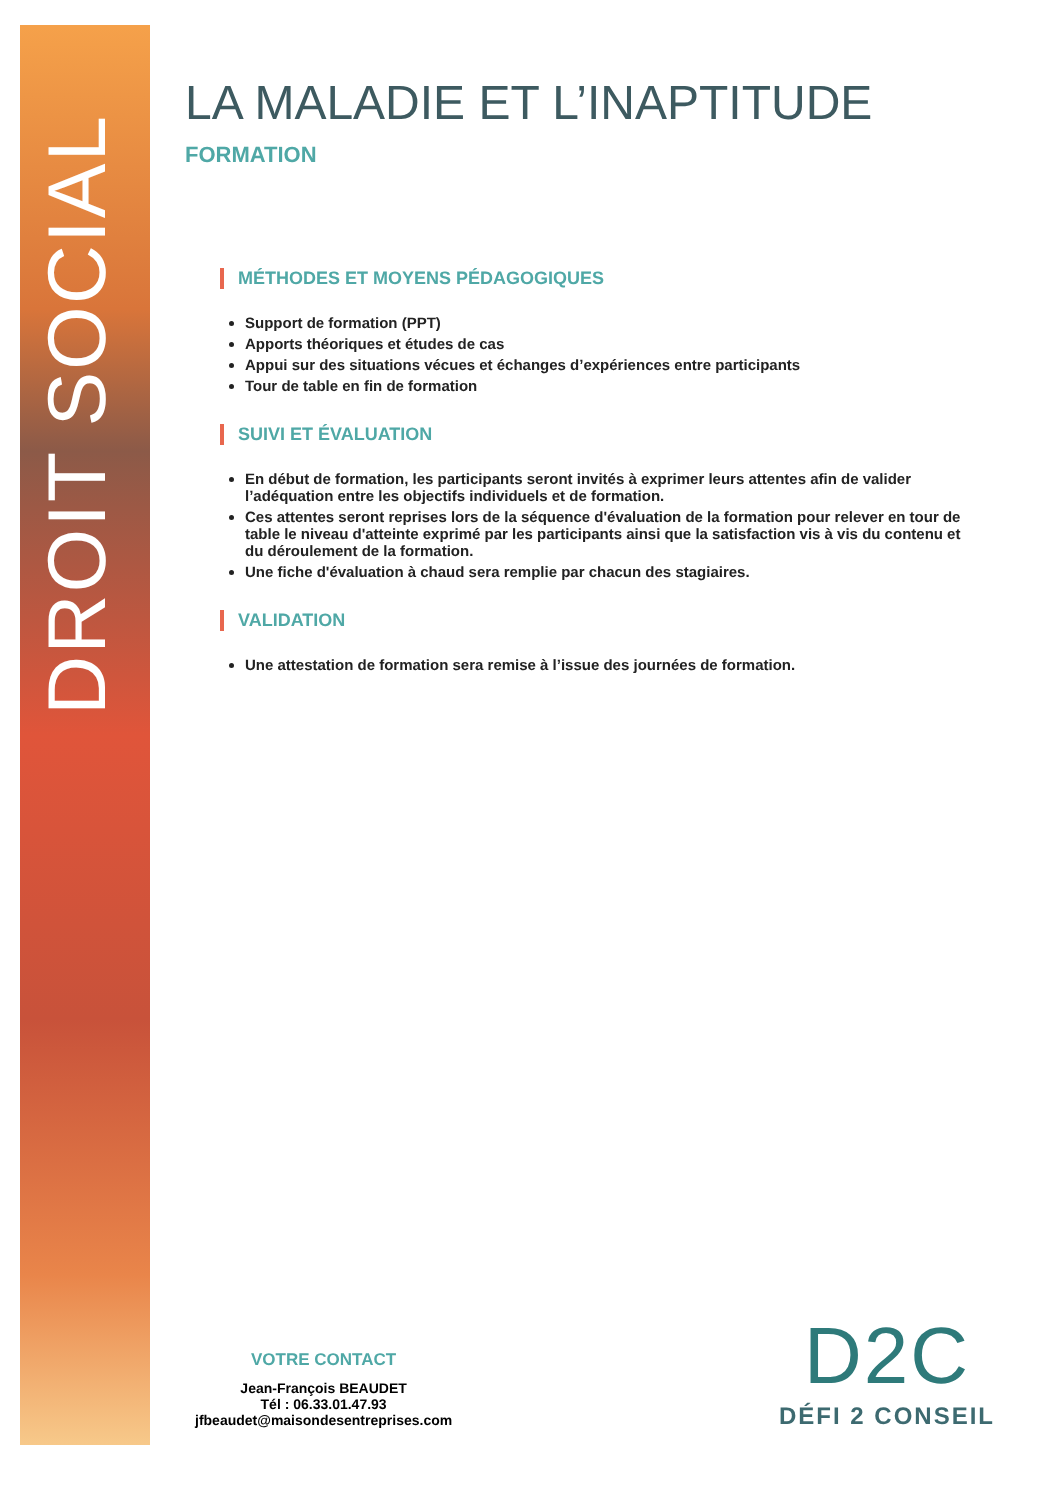DROIT SOCIAL
LA MALADIE ET L’INAPTITUDE
FORMATION
MÉTHODES ET MOYENS PÉDAGOGIQUES
Support de formation (PPT)
Apports théoriques et études de cas
Appui sur des situations vécues et échanges d’expériences entre participants
Tour de table en fin de formation
SUIVI ET ÉVALUATION
En début de formation, les participants seront invités à exprimer leurs attentes afin de valider l’adéquation entre les objectifs individuels et de formation.
Ces attentes seront reprises lors de la séquence d'évaluation de la formation pour relever en tour de table le niveau d'atteinte exprimé par les participants ainsi que la satisfaction vis à vis du contenu et du déroulement de la formation.
Une fiche d'évaluation à chaud sera remplie par chacun des stagiaires.
VALIDATION
Une attestation de formation sera remise à l’issue des journées de formation.
VOTRE CONTACT
Jean-François BEAUDET
Tél : 06.33.01.47.93
jfbeaudet@maisondesentreprises.com
D2C
DÉFI 2 CONSEIL